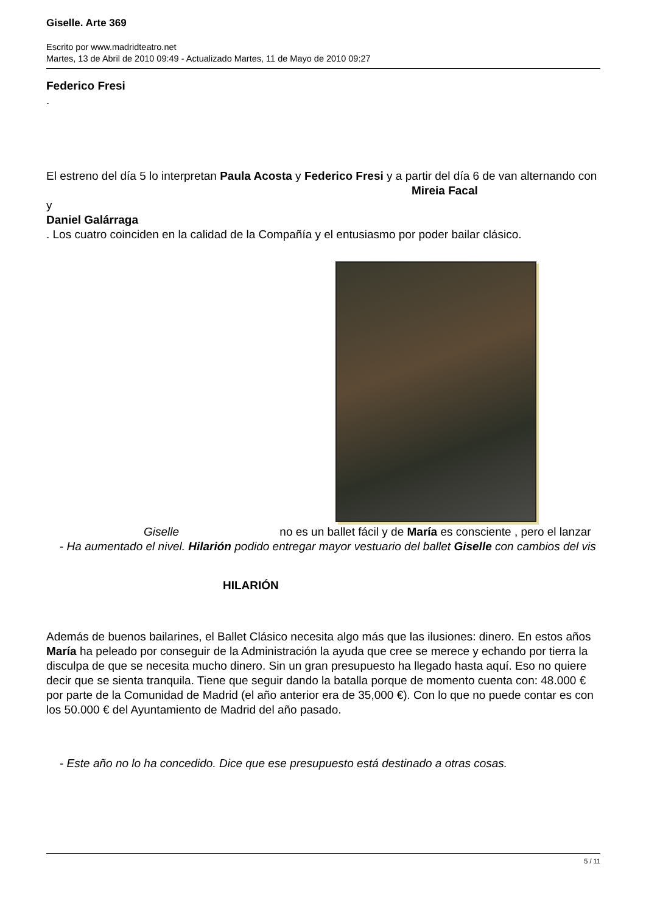Giselle. Arte 369
Escrito por www.madridteatro.net
Martes, 13 de Abril de 2010 09:49 - Actualizado Martes, 11 de Mayo de 2010 09:27
Federico Fresi
.
El estreno del día 5 lo interpretan Paula Acosta y Federico Fresi y a partir del día 6 de van alternando con Mireia Facal
y
Daniel Galárraga
. Los cuatro coinciden en la calidad de la Compañía y el entusiasmo por poder bailar clásico.
Giselle no es un ballet fácil y de María es consciente , pero el lanzar
- Ha aumentado el nivel. Hilarión podido entregar mayor vestuario del ballet Giselle con cambios del vis
HILARIÓN
Además de buenos bailarines, el Ballet Clásico necesita algo más que las ilusiones: dinero. En estos años María ha peleado por conseguir de la Administración la ayuda que cree se merece y echando por tierra la disculpa de que se necesita mucho dinero. Sin un gran presupuesto ha llegado hasta aquí. Eso no quiere decir que se sienta tranquila. Tiene que seguir dando la batalla porque de momento cuenta con: 48.000 € por parte de la Comunidad de Madrid (el año anterior era de 35,000 €). Con lo que no puede contar es con los 50.000 € del Ayuntamiento de Madrid del año pasado.
- Este año no lo ha concedido. Dice que ese presupuesto está destinado a otras cosas.
5 / 11